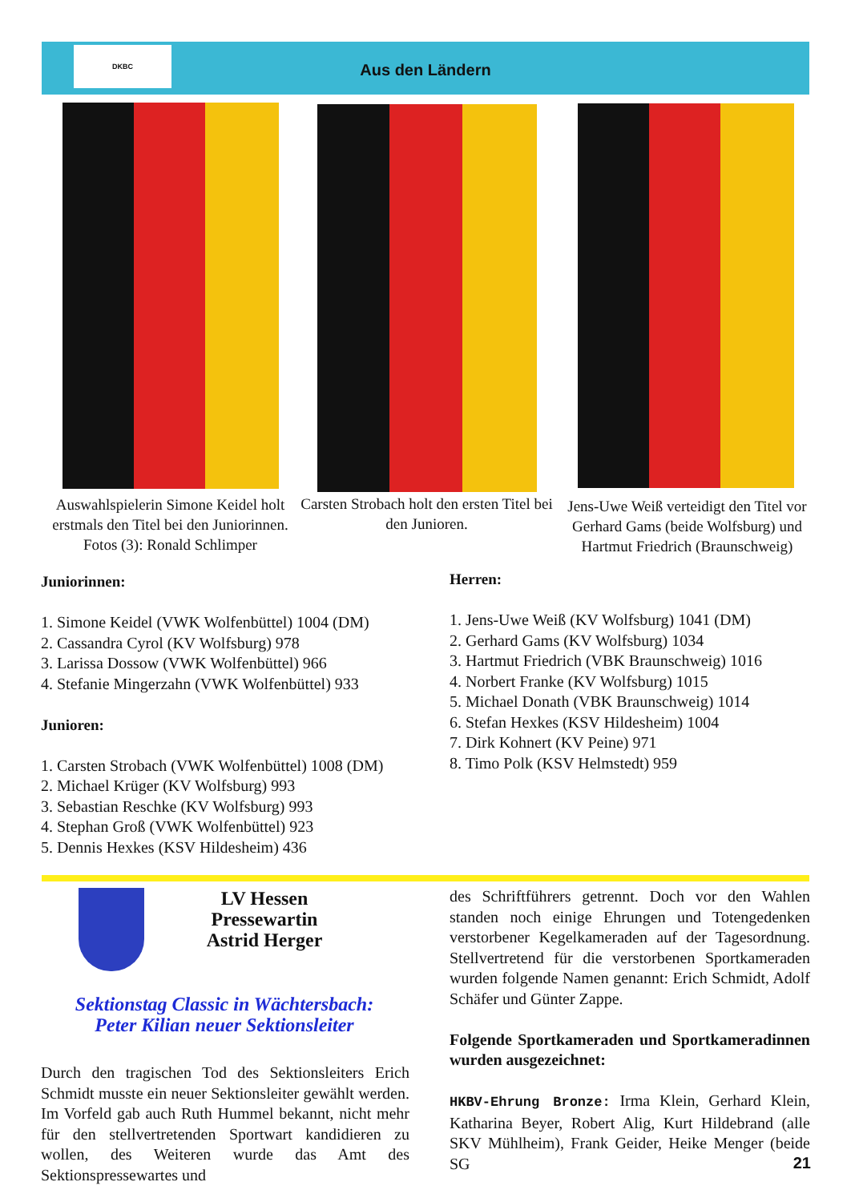DKBC
Aus den Ländern
Auswahlspielerin Simone Keidel holt erstmals den Titel bei den Juniorinnen. Fotos (3): Ronald Schlimper
Carsten Strobach holt den ersten Titel bei den Junioren.
Jens-Uwe Weiß verteidigt den Titel vor Gerhard Gams (beide Wolfsburg) und Hartmut Friedrich (Braunschweig)
Juniorinnen:
1. Simone Keidel (VWK Wolfenbüttel) 1004 (DM)
2. Cassandra Cyrol (KV Wolfsburg) 978
3. Larissa Dossow (VWK Wolfenbüttel) 966
4. Stefanie Mingerzahn (VWK Wolfenbüttel) 933
Junioren:
1. Carsten Strobach (VWK Wolfenbüttel) 1008 (DM)
2. Michael Krüger (KV Wolfsburg) 993
3. Sebastian Reschke (KV Wolfsburg) 993
4. Stephan Groß (VWK Wolfenbüttel) 923
5. Dennis Hexkes (KSV Hildesheim) 436
Herren:
1. Jens-Uwe Weiß (KV Wolfsburg) 1041 (DM)
2. Gerhard Gams (KV Wolfsburg) 1034
3. Hartmut Friedrich (VBK Braunschweig) 1016
4. Norbert Franke (KV Wolfsburg) 1015
5. Michael Donath (VBK Braunschweig) 1014
6. Stefan Hexkes (KSV Hildesheim) 1004
7. Dirk Kohnert (KV Peine) 971
8. Timo Polk (KSV Helmstedt) 959
LV Hessen
Pressewartin
Astrid Herger
Sektionstag Classic in Wächtersbach:
Peter Kilian neuer Sektionsleiter
Durch den tragischen Tod des Sektionsleiters Erich Schmidt musste ein neuer Sektionsleiter gewählt werden. Im Vorfeld gab auch Ruth Hummel bekannt, nicht mehr für den stellvertretenden Sportwart kandidieren zu wollen, des Weiteren wurde das Amt des Sektionspressewartes und
des Schriftführers getrennt. Doch vor den Wahlen standen noch einige Ehrungen und Totengedenken verstorbener Kegelkameraden auf der Tagesordnung. Stellvertretend für die verstorbenen Sportkameraden wurden folgende Namen genannt: Erich Schmidt, Adolf Schäfer und Günter Zappe.
Folgende Sportkameraden und Sportkameradinnen wurden ausgezeichnet:
HKBV-Ehrung Bronze: Irma Klein, Gerhard Klein, Katharina Beyer, Robert Alig, Kurt Hildebrand (alle SKV Mühlheim), Frank Geider, Heike Menger (beide SG
21